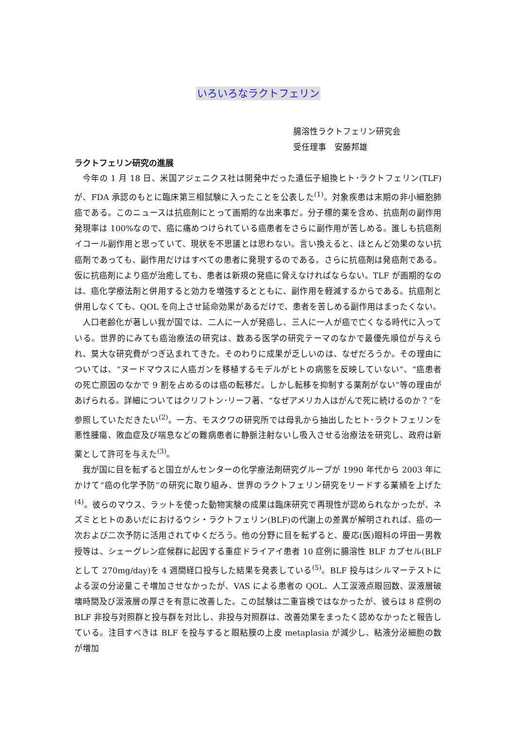いろいろなラクトフェリン
腸溶性ラクトフェリン研究会
受任理事　安藤邦雄
ラクトフェリン研究の進展
今年の 1 月 18 日、米国アジェニクス社は開発中だった遺伝子組換ヒト･ラクトフェリン(TLF)が、FDA 承認のもとに臨床第三相試験に入ったことを公表した<sup>(1)</sup>。対象疾患は末期の非小細胞肺癌である。このニュースは抗癌剤にとって画期的な出来事だ。分子標的薬を含め、抗癌剤の副作用発現率は 100%なので、癌に痛めつけられている癌患者をさらに副作用が苦しめる。誰しも抗癌剤イコール副作用と思っていて、現状を不思議とは思わない。言い換えると、ほとんど効果のない抗癌剤であっても、副作用だけはすべての患者に発現するのである。さらに抗癌剤は発癌剤である。仮に抗癌剤により癌が治癒しても、患者は新規の発癌に脅えなければならない。TLF が画期的なのは、癌化学療法剤と併用すると効力を増強するとともに、副作用を軽減するからである。抗癌剤と併用しなくても、QOL を向上させ延命効果があるだけで、患者を苦しめる副作用はまったくない。
人口老齢化が著しい我が国では、二人に一人が発癌し、三人に一人が癌で亡くなる時代に入っている。世界的にみても癌治療法の研究は、数ある医学の研究テーマのなかで最優先順位が与えられ、莫大な研究費がつぎ込まれてきた。そのわりに成果が乏しいのは、なぜだろうか。その理由については、“ヌードマウスに人癌ガンを移植するモデルがヒトの病態を反映していない”、“癌患者の死亡原因のなかで 9 割を占めるのは癌の転移だ。しかし転移を抑制する薬剤がない”等の理由があげられる。詳細についてはクリフトン･リーフ著、“なぜアメリカ人はがんで死に続けるのか？”を参照していただきたい<sup>(2)</sup>。一方、モスクワの研究所では母乳から抽出したヒト･ラクトフェリンを悪性腫瘍、敗血症及び喘息などの難病患者に静脈注射ないし吸入させる治療法を研究し、政府は新薬として許可を与えた<sup>(3)</sup>。
我が国に目を転ずると国立がんセンターの化学療法剤研究グループが 1990 年代から 2003 年にかけて“癌の化学予防”の研究に取り組み、世界のラクトフェリン研究をリードする業績を上げた<sup>(4)</sup>。彼らのマウス、ラットを使った動物実験の成果は臨床研究で再現性が認められなかったが、ネズミとヒトのあいだにおけるウシ・ラクトフェリン(BLF)の代謝上の差異が解明されれば、癌の一次および二次予防に活用されてゆくだろう。他の分野に目を転ずると、慶応(医)眼科の坪田一男教授等は、シェーグレン症候群に起因する重症ドライアイ患者 10 症例に腸溶性 BLF カプセル(BLF として 270mg/day)を 4 週間経口投与した結果を発表している<sup>(5)</sup>。BLF 投与はシルマーテストによる涙の分泌量こそ増加させなかったが、VAS による患者の QOL、人工涙液点眼回数、涙液層破壊時間及び涙液層の厚さを有意に改善した。この試験は二重盲検ではなかったが、彼らは 8 症例の BLF 非投与対照群と投与群を対比し、非投与対照群は、改善効果をまったく認めなかったと報告している。注目すべきは BLF を投与すると眼粘膜の上皮 metaplasia が減少し、粘液分泌細胞の数が増加